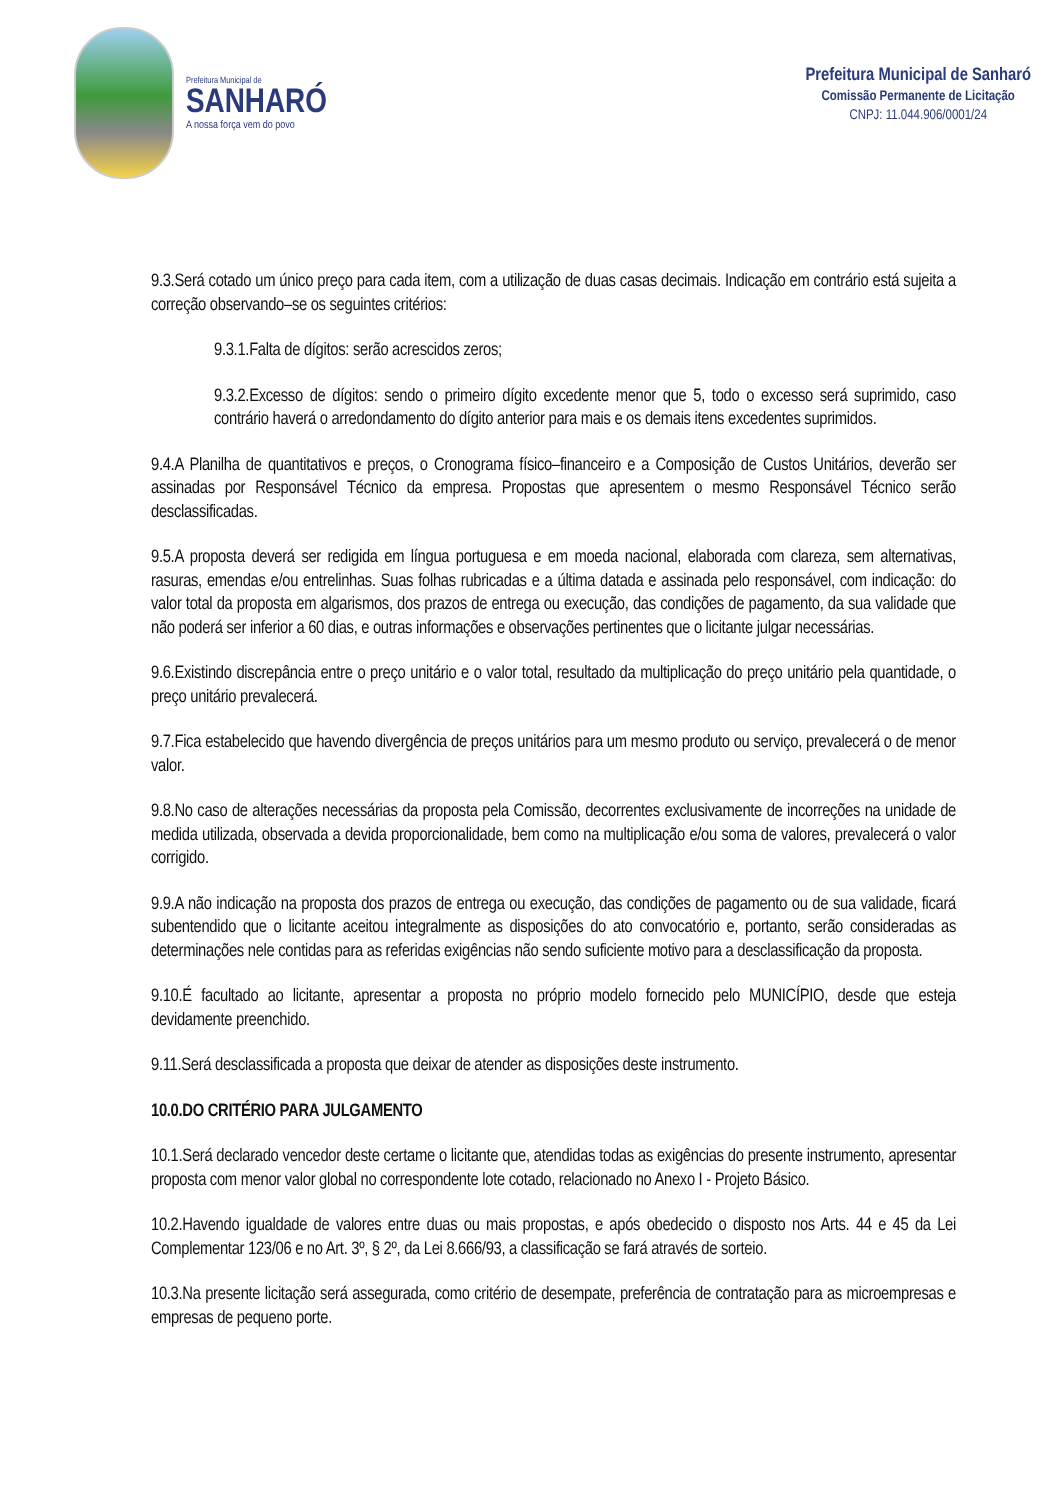Prefeitura Municipal de
SANHARÓ
A nossa força vem do povo
Prefeitura Municipal de Sanharó
Comissão Permanente de Licitação
CNPJ: 11.044.906/0001/24
9.3.Será cotado um único preço para cada item, com a utilização de duas casas decimais. Indicação em contrário está sujeita a correção observando–se os seguintes critérios:
9.3.1.Falta de dígitos: serão acrescidos zeros;
9.3.2.Excesso de dígitos: sendo o primeiro dígito excedente menor que 5, todo o excesso será suprimido, caso contrário haverá o arredondamento do dígito anterior para mais e os demais itens excedentes suprimidos.
9.4.A Planilha de quantitativos e preços, o Cronograma físico–financeiro e a Composição de Custos Unitários, deverão ser assinadas por Responsável Técnico da empresa. Propostas que apresentem o mesmo Responsável Técnico serão desclassificadas.
9.5.A proposta deverá ser redigida em língua portuguesa e em moeda nacional, elaborada com clareza, sem alternativas, rasuras, emendas e/ou entrelinhas. Suas folhas rubricadas e a última datada e assinada pelo responsável, com indicação: do valor total da proposta em algarismos, dos prazos de entrega ou execução, das condições de pagamento, da sua validade que não poderá ser inferior a 60 dias, e outras informações e observações pertinentes que o licitante julgar necessárias.
9.6.Existindo discrepância entre o preço unitário e o valor total, resultado da multiplicação do preço unitário pela quantidade, o preço unitário prevalecerá.
9.7.Fica estabelecido que havendo divergência de preços unitários para um mesmo produto ou serviço, prevalecerá o de menor valor.
9.8.No caso de alterações necessárias da proposta pela Comissão, decorrentes exclusivamente de incorreções na unidade de medida utilizada, observada a devida proporcionalidade, bem como na multiplicação e/ou soma de valores, prevalecerá o valor corrigido.
9.9.A não indicação na proposta dos prazos de entrega ou execução, das condições de pagamento ou de sua validade, ficará subentendido que o licitante aceitou integralmente as disposições do ato convocatório e, portanto, serão consideradas as determinações nele contidas para as referidas exigências não sendo suficiente motivo para a desclassificação da proposta.
9.10.É facultado ao licitante, apresentar a proposta no próprio modelo fornecido pelo MUNICÍPIO, desde que esteja devidamente preenchido.
9.11.Será desclassificada a proposta que deixar de atender as disposições deste instrumento.
10.0.DO CRITÉRIO PARA JULGAMENTO
10.1.Será declarado vencedor deste certame o licitante que, atendidas todas as exigências do presente instrumento, apresentar proposta com menor valor global no correspondente lote cotado, relacionado no Anexo I - Projeto Básico.
10.2.Havendo igualdade de valores entre duas ou mais propostas, e após obedecido o disposto nos Arts. 44 e 45 da Lei Complementar 123/06 e no Art. 3º, § 2º, da Lei 8.666/93, a classificação se fará através de sorteio.
10.3.Na presente licitação será assegurada, como critério de desempate, preferência de contratação para as microempresas e empresas de pequeno porte.